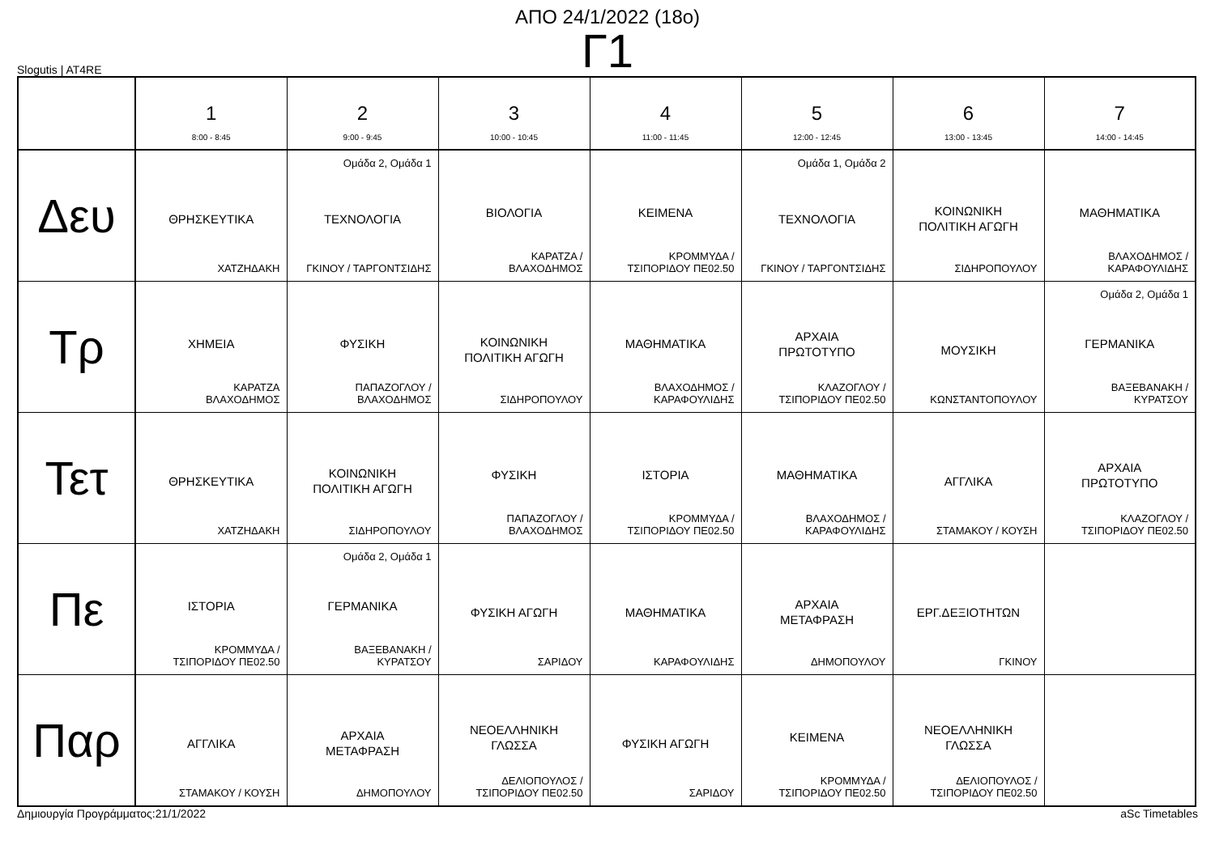ΑΠΟ 24/1/2022 (18ο)
Γ1
Slogutis | AT4RE
| | 1 8:00 - 8:45 | 2 9:00 - 9:45 | 3 10:00 - 10:45 | 4 11:00 - 11:45 | 5 12:00 - 12:45 | 6 13:00 - 13:45 | 7 14:00 - 14:45 |
| --- | --- | --- | --- | --- | --- | --- | --- |
| Δευ | ΘΡΗΣΚΕΥΤΙΚΑ ΧΑΤΖΗΔΑΚΗ | Ομάδα 2, Ομάδα 1 ΤΕΧΝΟΛΟΓΙΑ ΓΚΙΝΟΥ / ΤΑΡΓΟΝΤΣΙΔΗΣ | ΒΙΟΛΟΓΙΑ ΚΑΡΑΤΖΑ / ΒΛΑΧΟΔΗΜΟΣ | ΚΕΙΜΕΝΑ ΚΡΟΜΜΥΔΑ / ΤΣΙΠΟΡΙΔΟΥ ΠΕ02.50 | Ομάδα 1, Ομάδα 2 ΤΕΧΝΟΛΟΓΙΑ ΓΚΙΝΟΥ / ΤΑΡΓΟΝΤΣΙΔΗΣ | ΚΟΙΝΩΝΙΚΗ ΠΟΛΙΤΙΚΗ ΑΓΩΓΗ ΣΙΔΗΡΟΠΟΥΛΟΥ | ΜΑΘΗΜΑΤΙΚΑ ΒΛΑΧΟΔΗΜΟΣ / ΚΑΡΑΦΟΥΛΙΔΗΣ |
| Τρ | ΧΗΜΕΙΑ ΚΑΡΑΤΖΑ ΒΛΑΧΟΔΗΜΟΣ | ΦΥΣΙΚΗ ΠΑΠΑΖΟΓΛΟΥ / ΒΛΑΧΟΔΗΜΟΣ | ΚΟΙΝΩΝΙΚΗ ΠΟΛΙΤΙΚΗ ΑΓΩΓΗ ΣΙΔΗΡΟΠΟΥΛΟΥ | ΜΑΘΗΜΑΤΙΚΑ ΒΛΑΧΟΔΗΜΟΣ / ΚΑΡΑΦΟΥΛΙΔΗΣ | ΑΡΧΑΙΑ ΠΡΩΤΟΤΥΠΟ ΚΛΑΖΟΓΛΟΥ / ΤΣΙΠΟΡΙΔΟΥ ΠΕ02.50 | ΜΟΥΣΙΚΗ ΚΩΝΣΤΑΝΤΟΠΟΥΛΟΥ | Ομάδα 2, Ομάδα 1 ΓΕΡΜΑΝΙΚΑ ΒΑΞΕΒΑΝΑΚΗ / ΚΥΡΑΤΣΟΥ |
| Τετ | ΘΡΗΣΚΕΥΤΙΚΑ ΧΑΤΖΗΔΑΚΗ | ΚΟΙΝΩΝΙΚΗ ΠΟΛΙΤΙΚΗ ΑΓΩΓΗ ΣΙΔΗΡΟΠΟΥΛΟΥ | ΦΥΣΙΚΗ ΠΑΠΑΖΟΓΛΟΥ / ΒΛΑΧΟΔΗΜΟΣ | ΙΣΤΟΡΙΑ ΚΡΟΜΜΥΔΑ / ΤΣΙΠΟΡΙΔΟΥ ΠΕ02.50 | ΜΑΘΗΜΑΤΙΚΑ ΒΛΑΧΟΔΗΜΟΣ / ΚΑΡΑΦΟΥΛΙΔΗΣ | ΑΓΓΛΙΚΑ ΣΤΑΜΑΚΟΥ / ΚΟΥΣΗ | ΑΡΧΑΙΑ ΠΡΩΤΟΤΥΠΟ ΚΛΑΖΟΓΛΟΥ / ΤΣΙΠΟΡΙΔΟΥ ΠΕ02.50 |
| Πε | ΙΣΤΟΡΙΑ ΚΡΟΜΜΥΔΑ / ΤΣΙΠΟΡΙΔΟΥ ΠΕ02.50 | Ομάδα 2, Ομάδα 1 ΓΕΡΜΑΝΙΚΑ ΒΑΞΕΒΑΝΑΚΗ / ΚΥΡΑΤΣΟΥ | ΦΥΣΙΚΗ ΑΓΩΓΗ ΣΑΡΙΔΟΥ | ΜΑΘΗΜΑΤΙΚΑ ΚΑΡΑΦΟΥΛΙΔΗΣ | ΑΡΧΑΙΑ ΜΕΤΑΦΡΑΣΗ ΔΗΜΟΠΟΥΛΟΥ | ΕΡΓ.ΔΕΞΙΟΤΗΤΩΝ ΓΚΙΝΟΥ | |
| Παρ | ΑΓΓΛΙΚΑ ΣΤΑΜΑΚΟΥ / ΚΟΥΣΗ | ΑΡΧΑΙΑ ΜΕΤΑΦΡΑΣΗ ΔΗΜΟΠΟΥΛΟΥ | ΝΕΟΕΛΛΗΝΙΚΗ ΓΛΩΣΣΑ ΔΕΛΙΟΠΟΥΛΟΣ / ΤΣΙΠΟΡΙΔΟΥ ΠΕ02.50 | ΦΥΣΙΚΗ ΑΓΩΓΗ ΣΑΡΙΔΟΥ | ΚΕΙΜΕΝΑ ΚΡΟΜΜΥΔΑ / ΤΣΙΠΟΡΙΔΟΥ ΠΕ02.50 | ΝΕΟΕΛΛΗΝΙΚΗ ΓΛΩΣΣΑ ΔΕΛΙΟΠΟΥΛΟΣ / ΤΣΙΠΟΡΙΔΟΥ ΠΕ02.50 | |
Δημιουργία Προγράμματος:21/1/2022 aSc Timetables